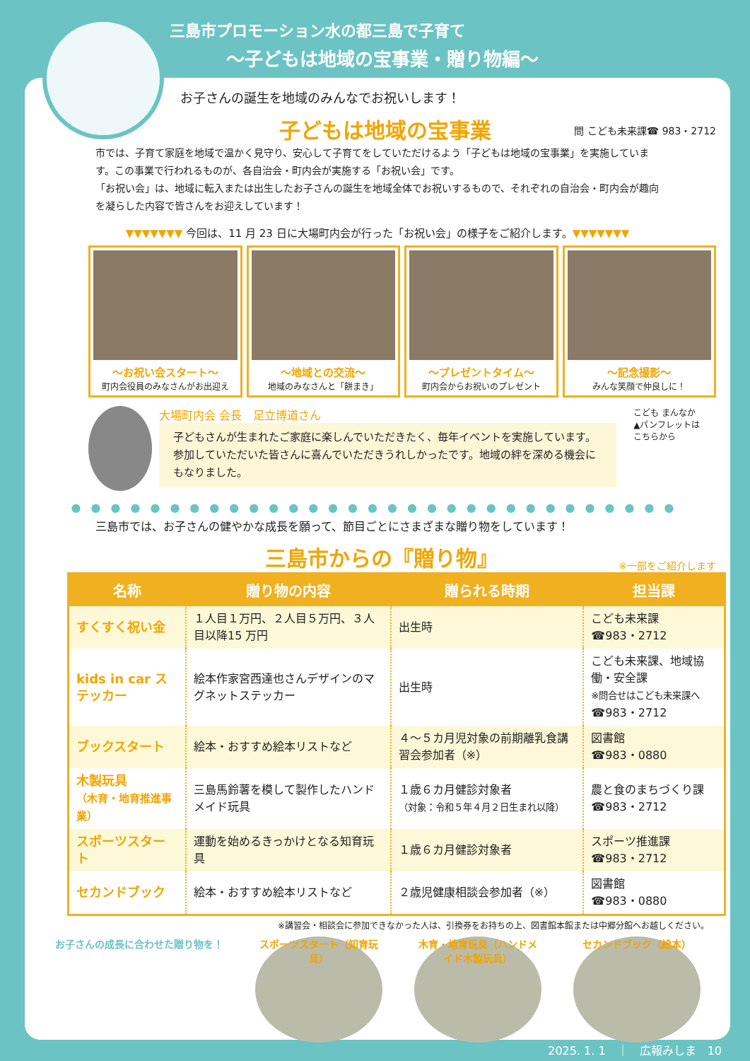三島市プロモーション水の都三島で子育て
～子どもは地域の宝事業・贈り物編～
お子さんの誕生を地域のみんなでお祝いします！
子どもは地域の宝事業
問 こども未来課☎ 983・2712
市では、子育て家庭を地域で温かく見守り、安心して子育てをしていただけるよう「子どもは地域の宝事業」を実施しています。この事業で行われるものが、各自治会・町内会が実施する「お祝い会」です。
「お祝い会」は、地域に転入または出生したお子さんの誕生を地域全体でお祝いするもので、それぞれの自治会・町内会が趣向を凝らした内容で皆さんをお迎えしています！
▼▼▼▼▼▼▼ 今回は、11 月 23 日に大場町内会が行った「お祝い会」の様子をご紹介します。▼▼▼▼▼▼▼
～お祝い会スタート～
町内会役員のみなさんがお出迎え
～地域との交流～
地域のみなさんと「餅まき」
～プレゼントタイム～
町内会からお祝いのプレゼント
～記念撮影～
みんな笑顔で仲良しに！
大場町内会 会長　足立博道さん
子どもさんが生まれたご家庭に楽しんでいただきたく、毎年イベントを実施しています。参加していただいた皆さんに喜んでいただきうれしかったです。地域の絆を深める機会にもなりました。
こども まんなか
▲パンフレットは
こちらから
●●●●●●●●●●●●●●●●●●●●●●●●●●●●●●●
三島市では、お子さんの健やかな成長を願って、節目ごとにさまざまな贈り物をしています！
三島市からの『贈り物』
※一部をご紹介します
| 名称 | 贈り物の内容 | 贈られる時期 | 担当課 |
| --- | --- | --- | --- |
| すくすく祝い金 | １人目１万円、２人目５万円、３人目以降15 万円 | 出生時 | こども未来課 ☎983・2712 |
| kids in car ステッカー | 絵本作家宮西達也さんデザインのマグネットステッカー | 出生時 | こども未来課、地域協働・安全課 ※問合せはこども未来課へ ☎983・2712 |
| ブックスタート | 絵本・おすすめ絵本リストなど | ４～５カ月児対象の前期離乳食講習会参加者（※） | 図書館 ☎983・0880 |
| 木製玩具 （木育・地育推進事業） | 三島馬鈴薯を模して製作したハンドメイド玩具 | １歳６カ月健診対象者 （対象：令和５年４月２日生まれ以降） | 農と食のまちづくり課 ☎983・2712 |
| スポーツスタート | 運動を始めるきっかけとなる知育玩具 | １歳６カ月健診対象者 | スポーツ推進課 ☎983・2712 |
| セカンドブック | 絵本・おすすめ絵本リストなど | ２歳児健康相談会参加者（※） | 図書館 ☎983・0880 |
※講習会・相談会に参加できなかった人は、引換券をお持ちの上、図書館本館または中郷分館へお越しください。
お子さんの成長に合わせた贈り物を！
スポーツスタート（知育玩具）
木育・地育玩具（ハンドメイド木製玩具）
セカンドブック（絵本）
2025. 1. 1　｜　広報みしま　10